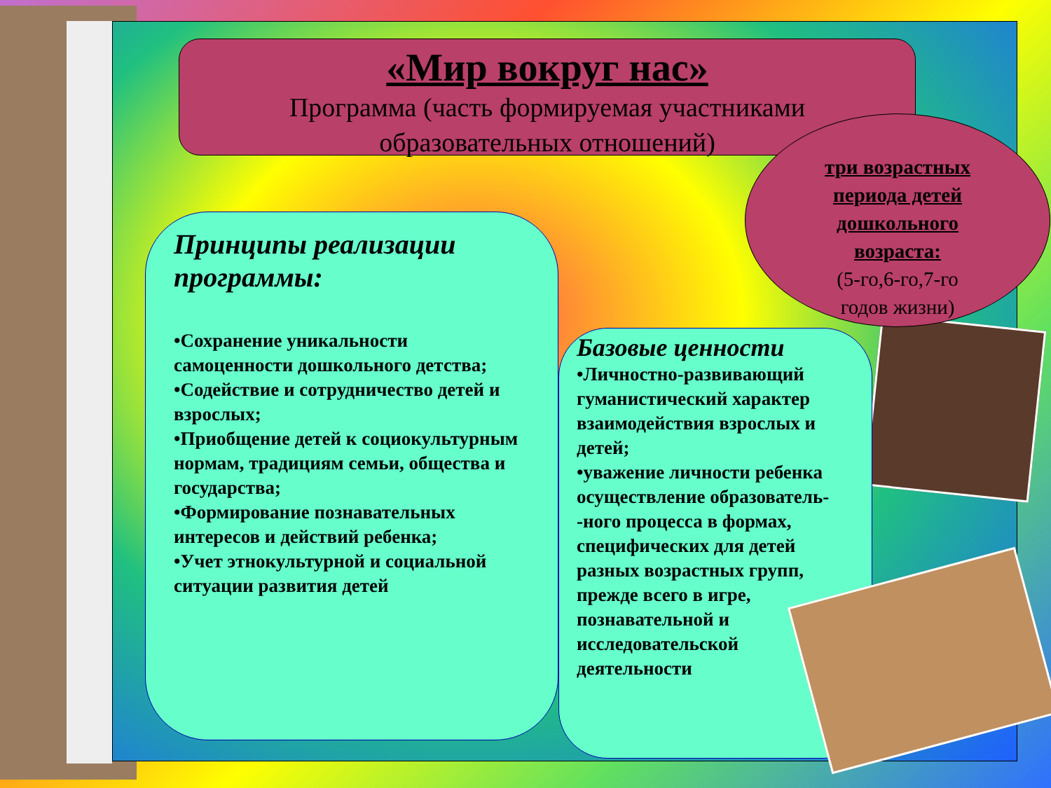«Мир вокруг нас»
Программа (часть формируемая участниками
образовательных отношений)
три возрастных
периода детей
дошкольного
возраста:
(5-го,6-го,7-го
годов жизни)
Принципы реализации программы:
•Сохранение уникальности самоценности дошкольного детства;
•Содействие и сотрудничество детей и взрослых;
•Приобщение детей к социокультурным нормам, традициям семьи, общества и государства;
•Формирование познавательных интересов и действий ребенка;
•Учет этнокультурной и социальной ситуации развития детей
Базовые ценности
•Личностно-развивающий гуманистический характер взаимодействия взрослых и детей;
•уважение личности ребенка осуществление образователь-
-ного процесса в формах, специфических для детей разных возрастных групп, прежде всего в игре, познавательной и исследовательской деятельности